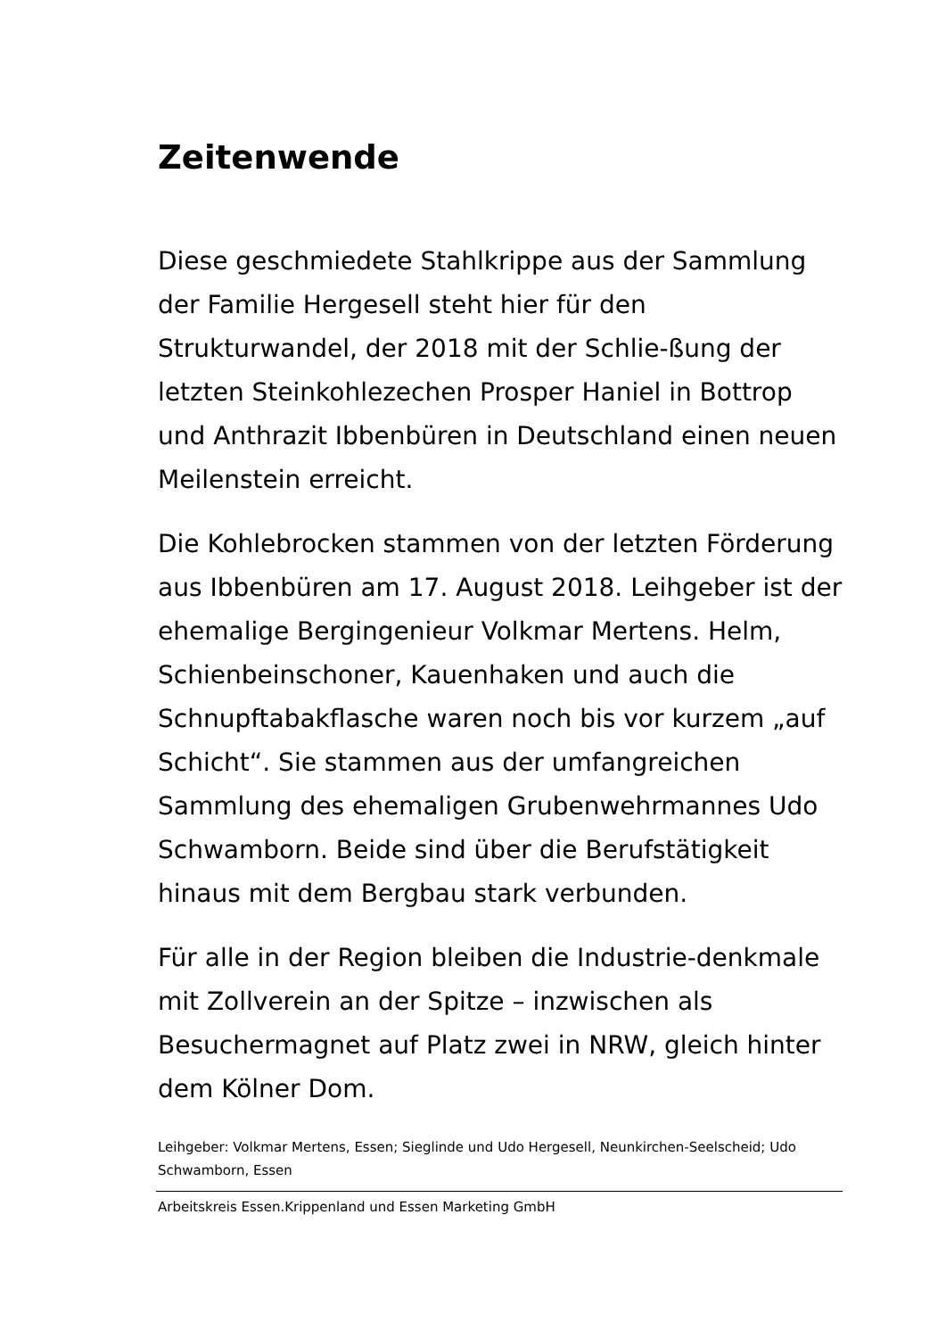Zeitenwende
Diese geschmiedete Stahlkrippe aus der Sammlung der Familie Hergesell steht hier für den Strukturwandel, der 2018 mit der Schlie-ßung der letzten Steinkohlezechen Prosper Haniel in Bottrop und Anthrazit Ibbenbüren in Deutschland einen neuen Meilenstein erreicht.
Die Kohlebrocken stammen von der letzten Förderung aus Ibbenbüren am 17. August 2018. Leihgeber ist der ehemalige Bergingenieur Volkmar Mertens. Helm, Schienbeinschoner, Kauenhaken und auch die Schnupftabakflasche waren noch bis vor kurzem „auf Schicht“. Sie stammen aus der umfangreichen Sammlung des ehemaligen Grubenwehrmannes Udo Schwamborn. Beide sind über die Berufstätigkeit hinaus mit dem Bergbau stark verbunden.
Für alle in der Region bleiben die Industrie-denkmale mit Zollverein an der Spitze – inzwischen als Besuchermagnet auf Platz zwei in NRW, gleich hinter dem Kölner Dom.
Leihgeber: Volkmar Mertens, Essen; Sieglinde und Udo Hergesell, Neunkirchen-Seelscheid; Udo Schwamborn, Essen
Arbeitskreis Essen.Krippenland und Essen Marketing GmbH